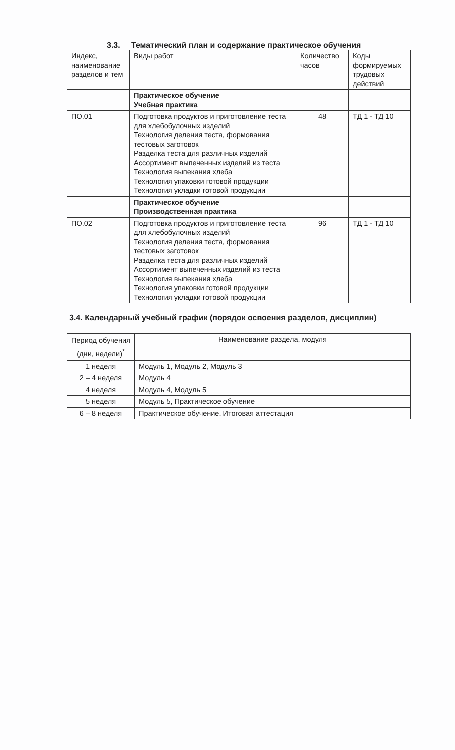3.3. Тематический план и содержание практическое обучения
| Индекс, наименование разделов и тем | Виды работ | Количество часов | Коды формируемых трудовых действий |
| | Практическое обучение Учебная практика | | |
| ПО.01 | Подготовка продуктов и приготовление теста для хлебобулочных изделий Технология деления теста, формования тестовых заготовок Разделка теста для различных изделий Ассортимент выпеченных изделий из теста Технология выпекания хлеба Технология упаковки готовой продукции Технология укладки готовой продукции | 48 | ТД 1 - ТД 10 |
| | Практическое обучение Производственная практика | | |
| ПО.02 | Подготовка продуктов и приготовление теста для хлебобулочных изделий Технология деления теста, формования тестовых заготовок Разделка теста для различных изделий Ассортимент выпеченных изделий из теста Технология выпекания хлеба Технология упаковки готовой продукции Технология укладки готовой продукции | 96 | ТД 1 - ТД 10 |
3.4. Календарный учебный график (порядок освоения разделов, дисциплин)
| Период обучения (дни, недели)<sup>*</sup> | Наименование раздела, модуля |
| 1 неделя | Модуль 1, Модуль 2, Модуль 3 |
| 2 – 4 неделя | Модуль 4 |
| 4 неделя | Модуль 4, Модуль 5 |
| 5 неделя | Модуль 5, Практическое обучение |
| 6 – 8 неделя | Практическое обучение. Итоговая аттестация |